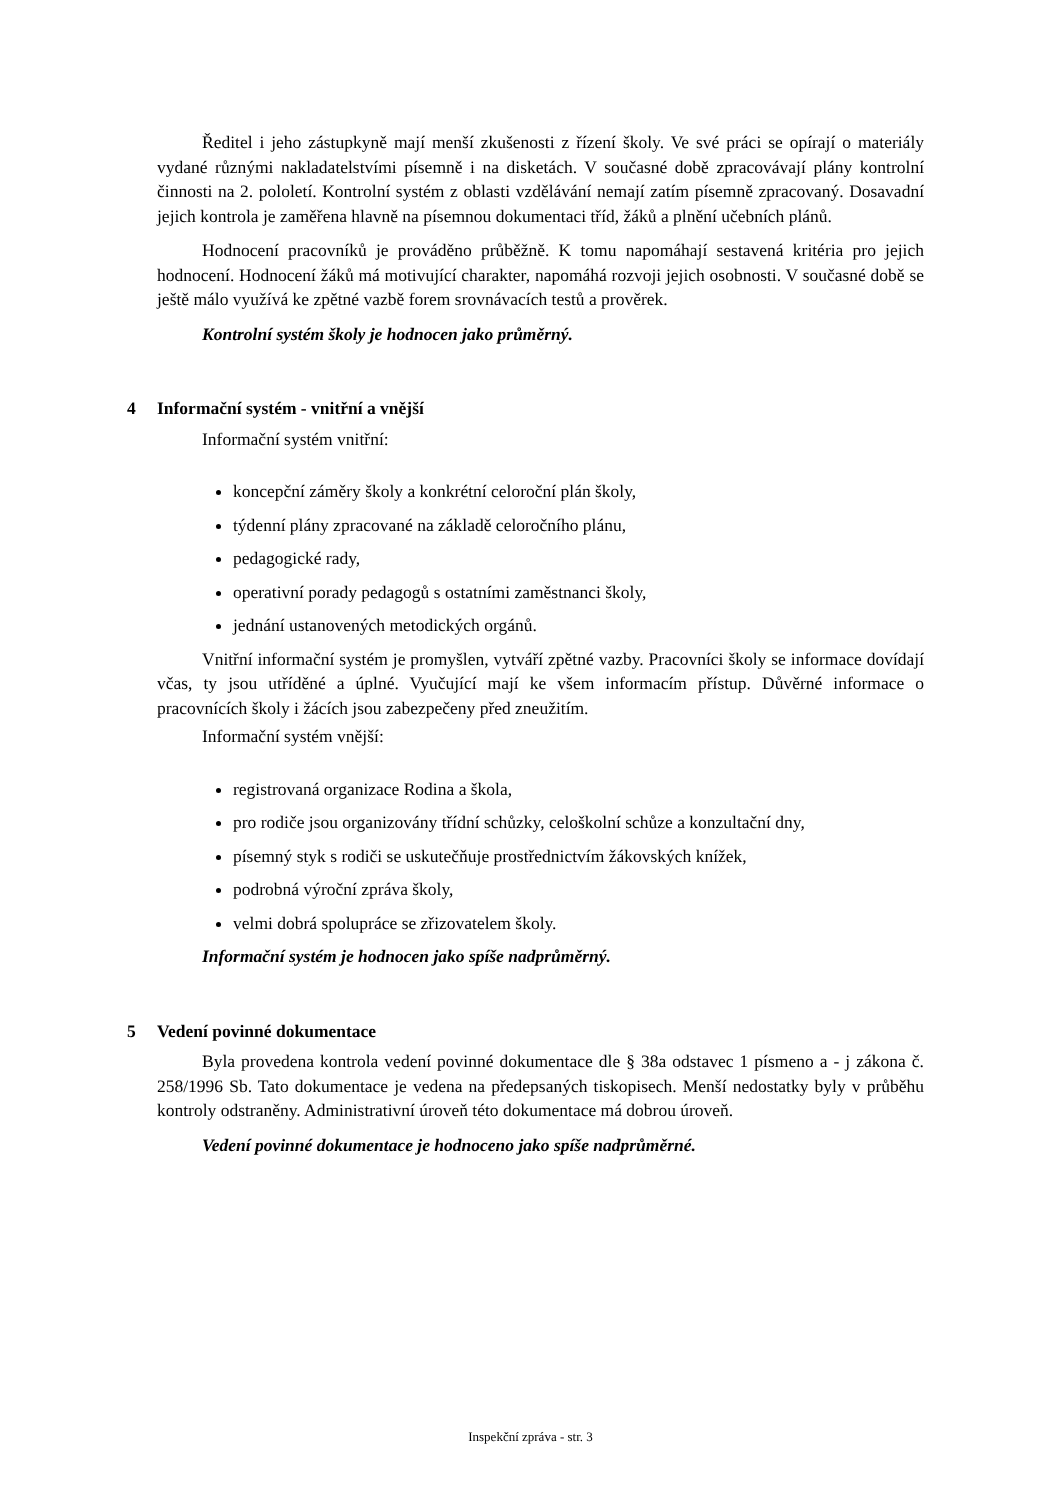Ředitel i jeho zástupkyně mají menší zkušenosti z řízení školy. Ve své práci se opírají o materiály vydané různými nakladatelstvími písemně i na disketách. V současné době zpracovávají plány kontrolní činnosti na 2. pololetí. Kontrolní systém z oblasti vzdělávání nemají zatím písemně zpracovaný. Dosavadní jejich kontrola je zaměřena hlavně na písemnou dokumentaci tříd, žáků a plnění učebních plánů.
Hodnocení pracovníků je prováděno průběžně. K tomu napomáhají sestavená kritéria pro jejich hodnocení. Hodnocení žáků má motivující charakter, napomáhá rozvoji jejich osobnosti. V současné době se ještě málo využívá ke zpětné vazbě forem srovnávacích testů a prověrek.
Kontrolní systém školy je hodnocen jako průměrný.
4 Informační systém - vnitřní a vnější
Informační systém vnitřní:
koncepční záměry školy a konkrétní celoroční plán školy,
týdenní plány zpracované na základě celoročního plánu,
pedagogické rady,
operativní porady pedagogů s ostatními zaměstnanci školy,
jednání ustanovených metodických orgánů.
Vnitřní informační systém je promyšlen, vytváří zpětné vazby. Pracovníci školy se informace dovídají včas, ty jsou utříděné a úplné. Vyučující mají ke všem informacím přístup. Důvěrné informace o pracovnících školy i žácích jsou zabezpečeny před zneužitím.
Informační systém vnější:
registrovaná organizace Rodina a škola,
pro rodiče jsou organizovány třídní schůzky, celoškolní schůze a konzultační dny,
písemný styk s rodiči se uskutečňuje prostřednictvím žákovských knížek,
podrobná výroční zpráva školy,
velmi dobrá spolupráce se zřizovatelem školy.
Informační systém je hodnocen jako spíše nadprůměrný.
5 Vedení povinné dokumentace
Byla provedena kontrola vedení povinné dokumentace dle § 38a odstavec 1 písmeno a - j zákona č. 258/1996 Sb. Tato dokumentace je vedena na předepsaných tiskopisech. Menší nedostatky byly v průběhu kontroly odstraněny. Administrativní úroveň této dokumentace má dobrou úroveň.
Vedení povinné dokumentace je hodnoceno jako spíše nadprůměrné.
Inspekční zpráva - str. 3